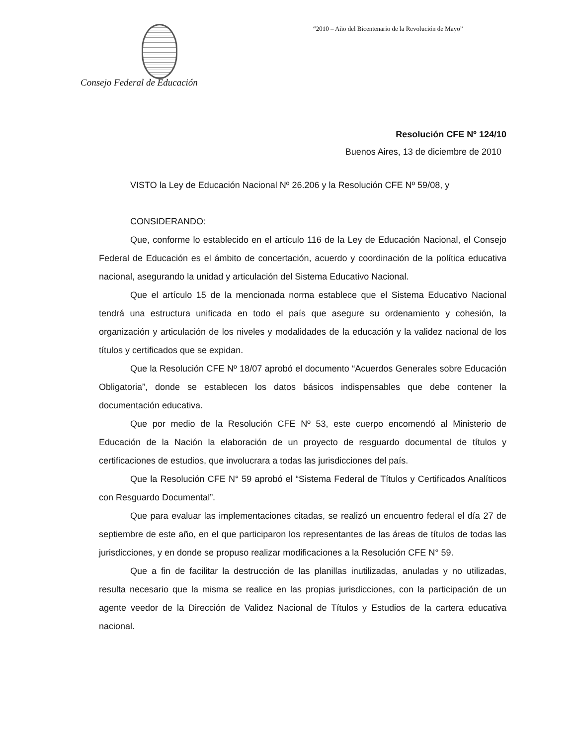“2010 – Año del Bicentenario de la Revolución de Mayo”
Consejo Federal de Educación
Resolución CFE Nº 124/10
Buenos Aires, 13 de diciembre de 2010
VISTO la Ley de Educación Nacional Nº 26.206 y la Resolución CFE Nº 59/08, y
CONSIDERANDO:
Que, conforme lo establecido en el artículo 116 de la Ley de Educación Nacional, el Consejo Federal de Educación es el ámbito de concertación, acuerdo y coordinación de la política educativa nacional, asegurando la unidad y articulación del Sistema Educativo Nacional.
Que el artículo 15 de la mencionada norma establece que el Sistema Educativo Nacional tendrá una estructura unificada en todo el país que asegure su ordenamiento y cohesión, la organización y articulación de los niveles y modalidades de la educación y la validez nacional de los títulos y certificados que se expidan.
Que la Resolución CFE Nº 18/07 aprobó el documento “Acuerdos Generales sobre Educación Obligatoria”, donde se establecen los datos básicos indispensables que debe contener la documentación educativa.
Que por medio de la Resolución CFE Nº 53, este cuerpo encomendó al Ministerio de Educación de la Nación la elaboración de un proyecto de resguardo documental de títulos y certificaciones de estudios, que involucrara a todas las jurisdicciones del país.
Que la Resolución CFE N° 59 aprobó el “Sistema Federal de Títulos y Certificados Analíticos con Resguardo Documental”.
Que para evaluar las implementaciones citadas, se realizó un encuentro federal el día 27 de septiembre de este año, en el que participaron los representantes de las áreas de títulos de todas las jurisdicciones, y en donde se propuso realizar modificaciones a la Resolución CFE N° 59.
Que a fin de facilitar la destrucción de las planillas inutilizadas, anuladas y no utilizadas, resulta necesario que la misma se realice en las propias jurisdicciones, con la participación de un agente veedor de la Dirección de Validez Nacional de Títulos y Estudios de la cartera educativa nacional.